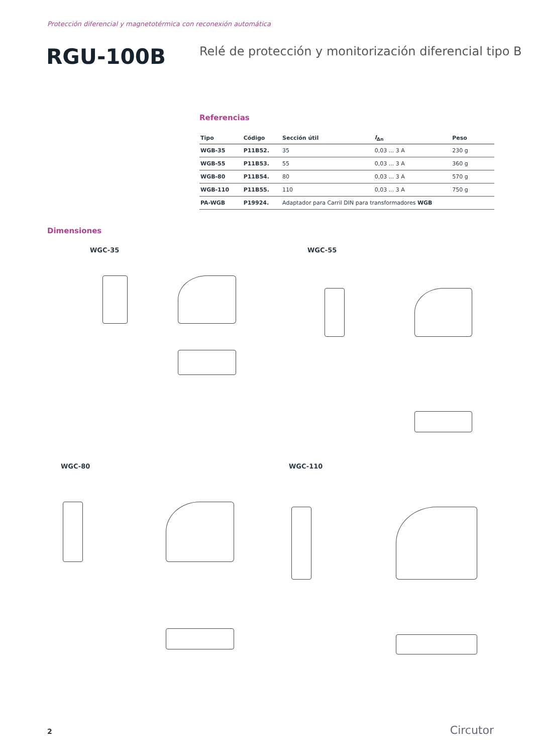Protección diferencial y magnetotérmica con reconexión automática
RGU-100B
Relé de protección y monitorización diferencial tipo B
Referencias
| Tipo | Código | Sección útil | I<sub>Δn</sub> | Peso |
| --- | --- | --- | --- | --- |
| WGB-35 | P11B52. | 35 | 0,03 ... 3 A | 230 g |
| WGB-55 | P11B53. | 55 | 0,03 ... 3 A | 360 g |
| WGB-80 | P11B54. | 80 | 0,03 ... 3 A | 570 g |
| WGB-110 | P11B55. | 110 | 0,03 ... 3 A | 750 g |
| PA-WGB | P19924. | Adaptador para Carril DIN para transformadores WGB | | |
Dimensiones
WGC-35 WGC-55
WGC-80 WGC-110
2 Circutor